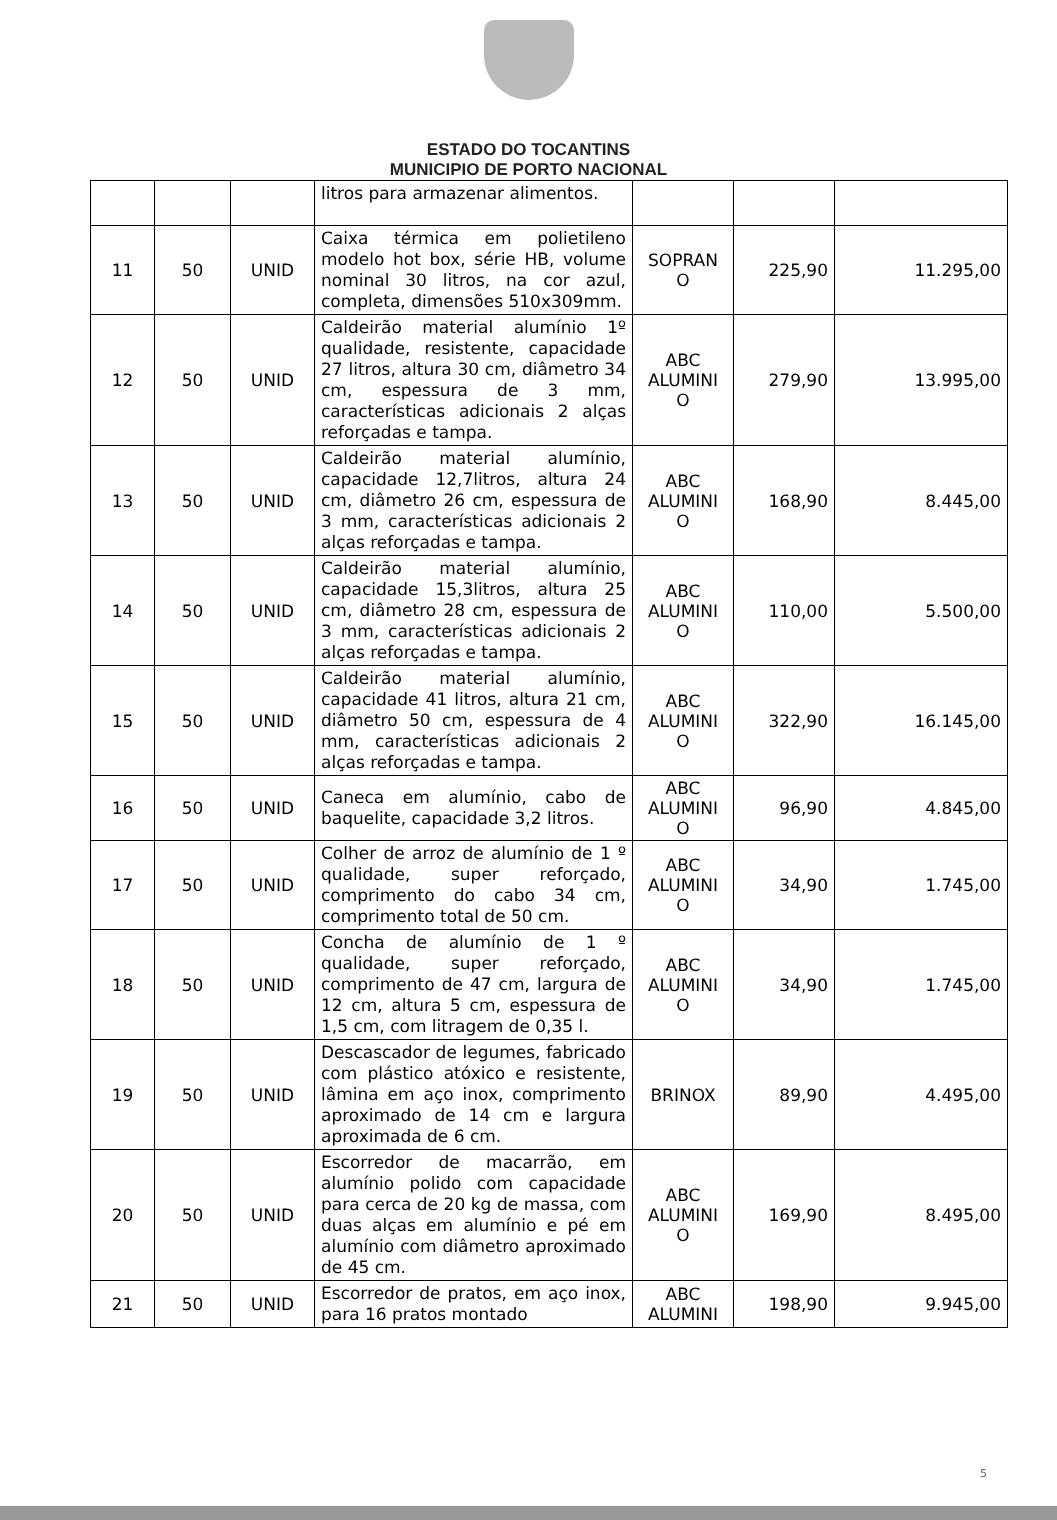ESTADO DO TOCANTINS
MUNICIPIO DE PORTO NACIONAL
| | | | litros para armazenar alimentos. | | | |
| 11 | 50 | UNID | Caixa térmica em polietileno modelo hot box, série HB, volume nominal 30 litros, na cor azul, completa, dimensões 510x309mm. | SOPRAN O | 225,90 | 11.295,00 |
| 12 | 50 | UNID | Caldeirão material alumínio 1º qualidade, resistente, capacidade 27 litros, altura 30 cm, diâmetro 34 cm, espessura de 3 mm, características adicionais 2 alças reforçadas e tampa. | ABC ALUMINI O | 279,90 | 13.995,00 |
| 13 | 50 | UNID | Caldeirão material alumínio, capacidade 12,7litros, altura 24 cm, diâmetro 26 cm, espessura de 3 mm, características adicionais 2 alças reforçadas e tampa. | ABC ALUMINI O | 168,90 | 8.445,00 |
| 14 | 50 | UNID | Caldeirão material alumínio, capacidade 15,3litros, altura 25 cm, diâmetro 28 cm, espessura de 3 mm, características adicionais 2 alças reforçadas e tampa. | ABC ALUMINI O | 110,00 | 5.500,00 |
| 15 | 50 | UNID | Caldeirão material alumínio, capacidade 41 litros, altura 21 cm, diâmetro 50 cm, espessura de 4 mm, características adicionais 2 alças reforçadas e tampa. | ABC ALUMINI O | 322,90 | 16.145,00 |
| 16 | 50 | UNID | Caneca em alumínio, cabo de baquelite, capacidade 3,2 litros. | ABC ALUMINI O | 96,90 | 4.845,00 |
| 17 | 50 | UNID | Colher de arroz de alumínio de 1 º qualidade, super reforçado, comprimento do cabo 34 cm, comprimento total de 50 cm. | ABC ALUMINI O | 34,90 | 1.745,00 |
| 18 | 50 | UNID | Concha de alumínio de 1 º qualidade, super reforçado, comprimento de 47 cm, largura de 12 cm, altura 5 cm, espessura de 1,5 cm, com litragem de 0,35 l. | ABC ALUMINI O | 34,90 | 1.745,00 |
| 19 | 50 | UNID | Descascador de legumes, fabricado com plástico atóxico e resistente, lâmina em aço inox, comprimento aproximado de 14 cm e largura aproximada de 6 cm. | BRINOX | 89,90 | 4.495,00 |
| 20 | 50 | UNID | Escorredor de macarrão, em alumínio polido com capacidade para cerca de 20 kg de massa, com duas alças em alumínio e pé em alumínio com diâmetro aproximado de 45 cm. | ABC ALUMINI O | 169,90 | 8.495,00 |
| 21 | 50 | UNID | Escorredor de pratos, em aço inox, para 16 pratos montado | ABC ALUMINI | 198,90 | 9.945,00 |
5